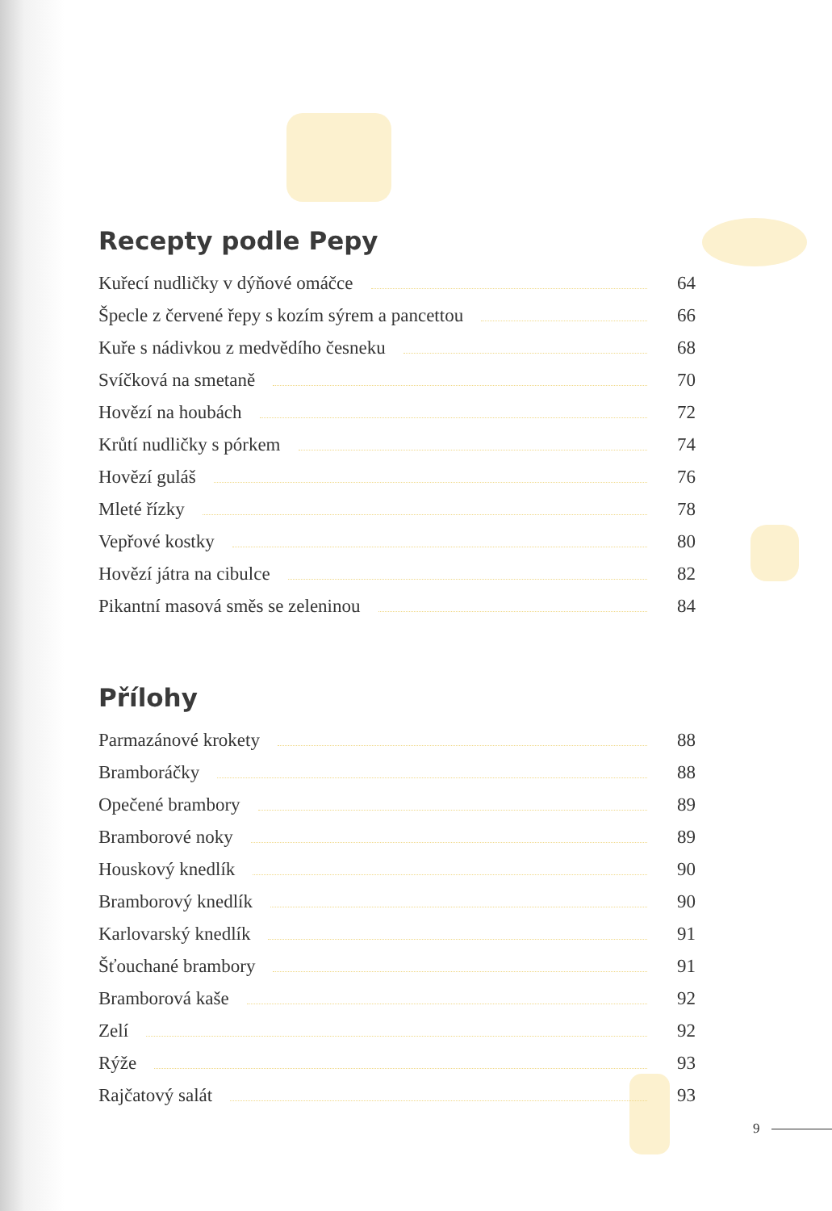Recepty podle Pepy
Kuřecí nudličky v dýňové omáčce 64
Špecle z červené řepy s kozím sýrem a pancettou 66
Kuře s nádivkou z medvědího česneku 68
Svíčková na smetaně 70
Hovězí na houbách 72
Krůtí nudličky s pórkem 74
Hovězí guláš 76
Mleté řízky 78
Vepřové kostky 80
Hovězí játra na cibulce 82
Pikantní masová směs se zeleninou 84
Přílohy
Parmazánové krokety 88
Bramboráčky 88
Opečené brambory 89
Bramborové noky 89
Houskový knedlík 90
Bramborový knedlík 90
Karlovarský knedlík 91
Šťouchané brambory 91
Bramborová kaše 92
Zelí 92
Rýže 93
Rajčatový salát 93
9